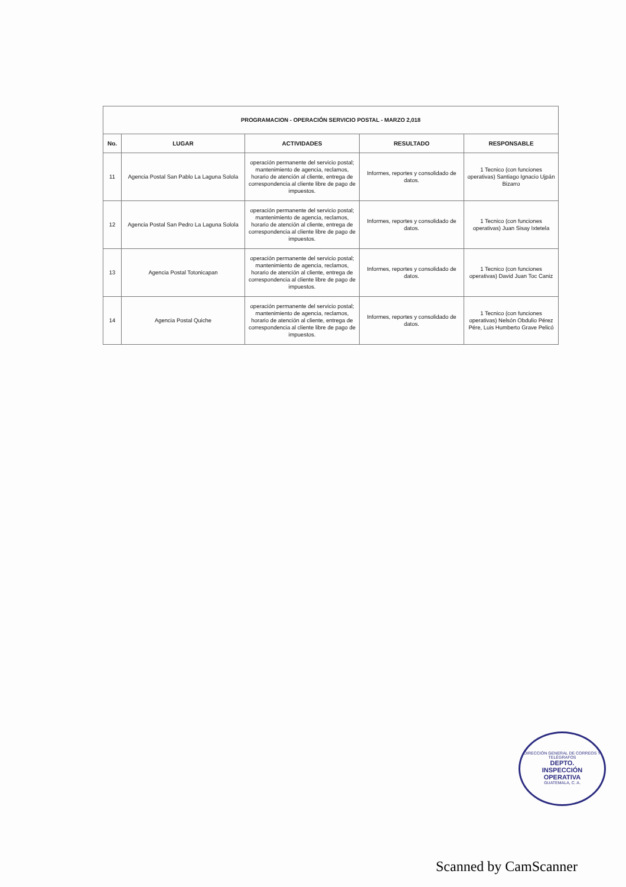| PROGRAMACION - OPERACIÓN SERVICIO POSTAL - MARZO 2,018 | | | | |
| No. | LUGAR | ACTIVIDADES | RESULTADO | RESPONSABLE |
| 11 | Agencia Postal San Pablo La Laguna Solola | operación permanente del servicio postal; mantenimiento de agencia, reclamos, horario de atención al cliente, entrega de correspondencia al cliente libre de pago de impuestos. | Informes, reportes y consolidado de datos. | 1 Tecnico (con funciones operativas) Santiago Ignacio Ujpán Bizarro |
| 12 | Agencia Postal San Pedro La Laguna Solola | operación permanente del servicio postal; mantenimiento de agencia, reclamos, horario de atención al cliente, entrega de correspondencia al cliente libre de pago de impuestos. | Informes, reportes y consolidado de datos. | 1 Tecnico (con funciones operativas) Juan Sisay Ixtetela |
| 13 | Agencia Postal Totonicapan | operación permanente del servicio postal; mantenimiento de agencia, reclamos, horario de atención al cliente, entrega de correspondencia al cliente libre de pago de impuestos. | Informes, reportes y consolidado de datos. | 1 Tecnico (con funciones operativas) David Juan Toc Caniz |
| 14 | Agencia Postal Quiche | operación permanente del servicio postal; mantenimiento de agencia, reclamos, horario de atención al cliente, entrega de correspondencia al cliente libre de pago de impuestos. | Informes, reportes y consolidado de datos. | 1 Tecnico (con funciones operativas) Nelsón Obdulio Pérez Pére, Luis Humberto Grave Pelicó |
DIRECCIÓN GENERAL DE CORREOS Y TELÉGRAFOS
DEPTO.
INSPECCIÓN
OPERATIVA
GUATEMALA, C. A.
Scanned by CamScanner